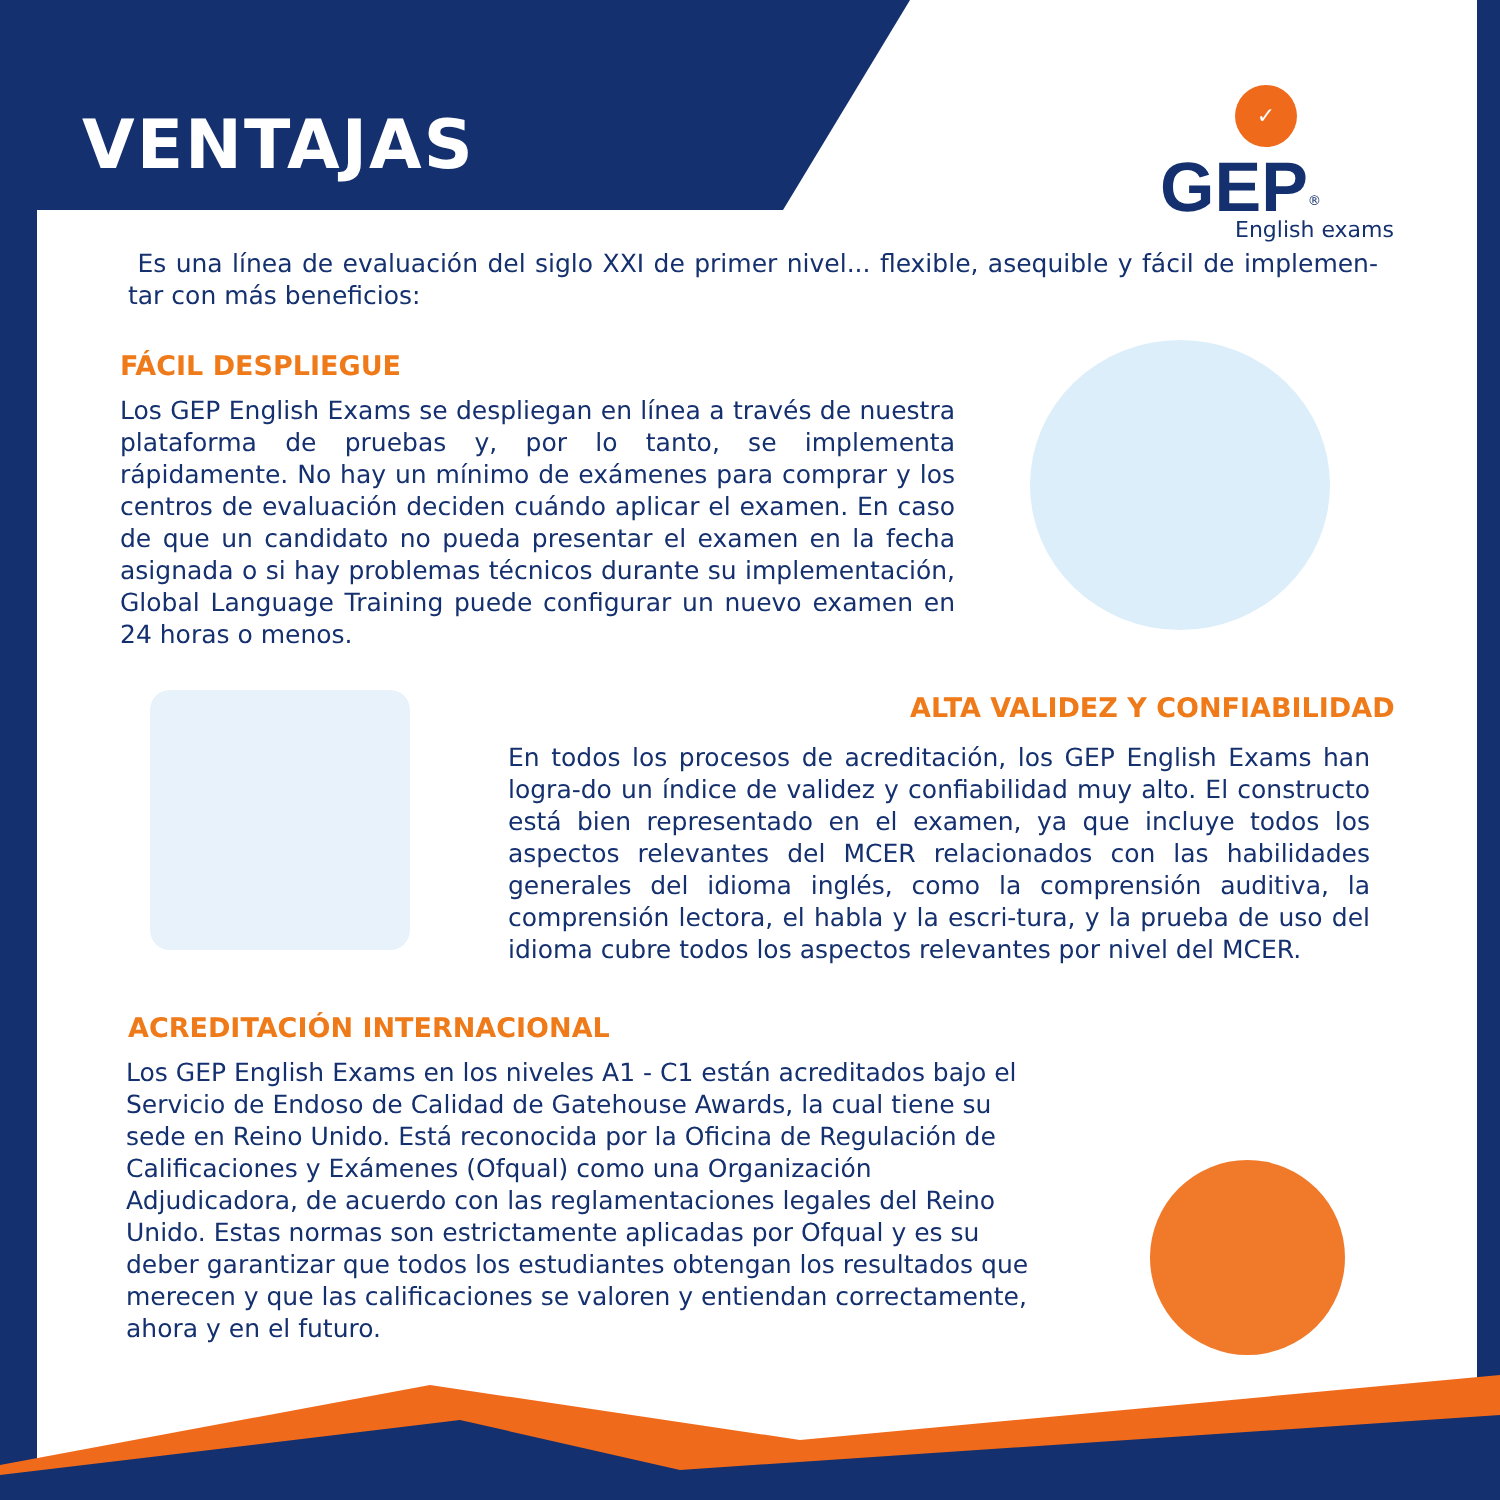VENTAJAS
✓
GEP<sup>®</sup>
English exams
Es una línea de evaluación del siglo XXI de primer nivel... flexible, asequible y fácil de implemen-tar con más beneficios:
FÁCIL DESPLIEGUE
Los GEP English Exams se despliegan en línea a través de nuestra plataforma de pruebas y, por lo tanto, se implementa rápidamente. No hay un mínimo de exámenes para comprar y los centros de evaluación deciden cuándo aplicar el examen. En caso de que un candidato no pueda presentar el examen en la fecha asignada o si hay problemas técnicos durante su implementación, Global Language Training puede configurar un nuevo examen en 24 horas o menos.
ALTA VALIDEZ Y CONFIABILIDAD
En todos los procesos de acreditación, los GEP English Exams han logra-do un índice de validez y confiabilidad muy alto. El constructo está bien representado en el examen, ya que incluye todos los aspectos relevantes del MCER relacionados con las habilidades generales del idioma inglés, como la comprensión auditiva, la comprensión lectora, el habla y la escri-tura, y la prueba de uso del idioma cubre todos los aspectos relevantes por nivel del MCER.
ACREDITACIÓN INTERNACIONAL
Los GEP English Exams en los niveles A1 - C1 están acreditados bajo el Servicio de Endoso de Calidad de Gatehouse Awards, la cual tiene su sede en Reino Unido. Está reconocida por la Oficina de Regulación de Calificaciones y Exámenes (Ofqual) como una Organización Adjudicadora, de acuerdo con las reglamentaciones legales del Reino Unido. Estas normas son estrictamente aplicadas por Ofqual y es su deber garantizar que todos los estudiantes obtengan los resultados que merecen y que las calificaciones se valoren y entiendan correctamente, ahora y en el futuro.